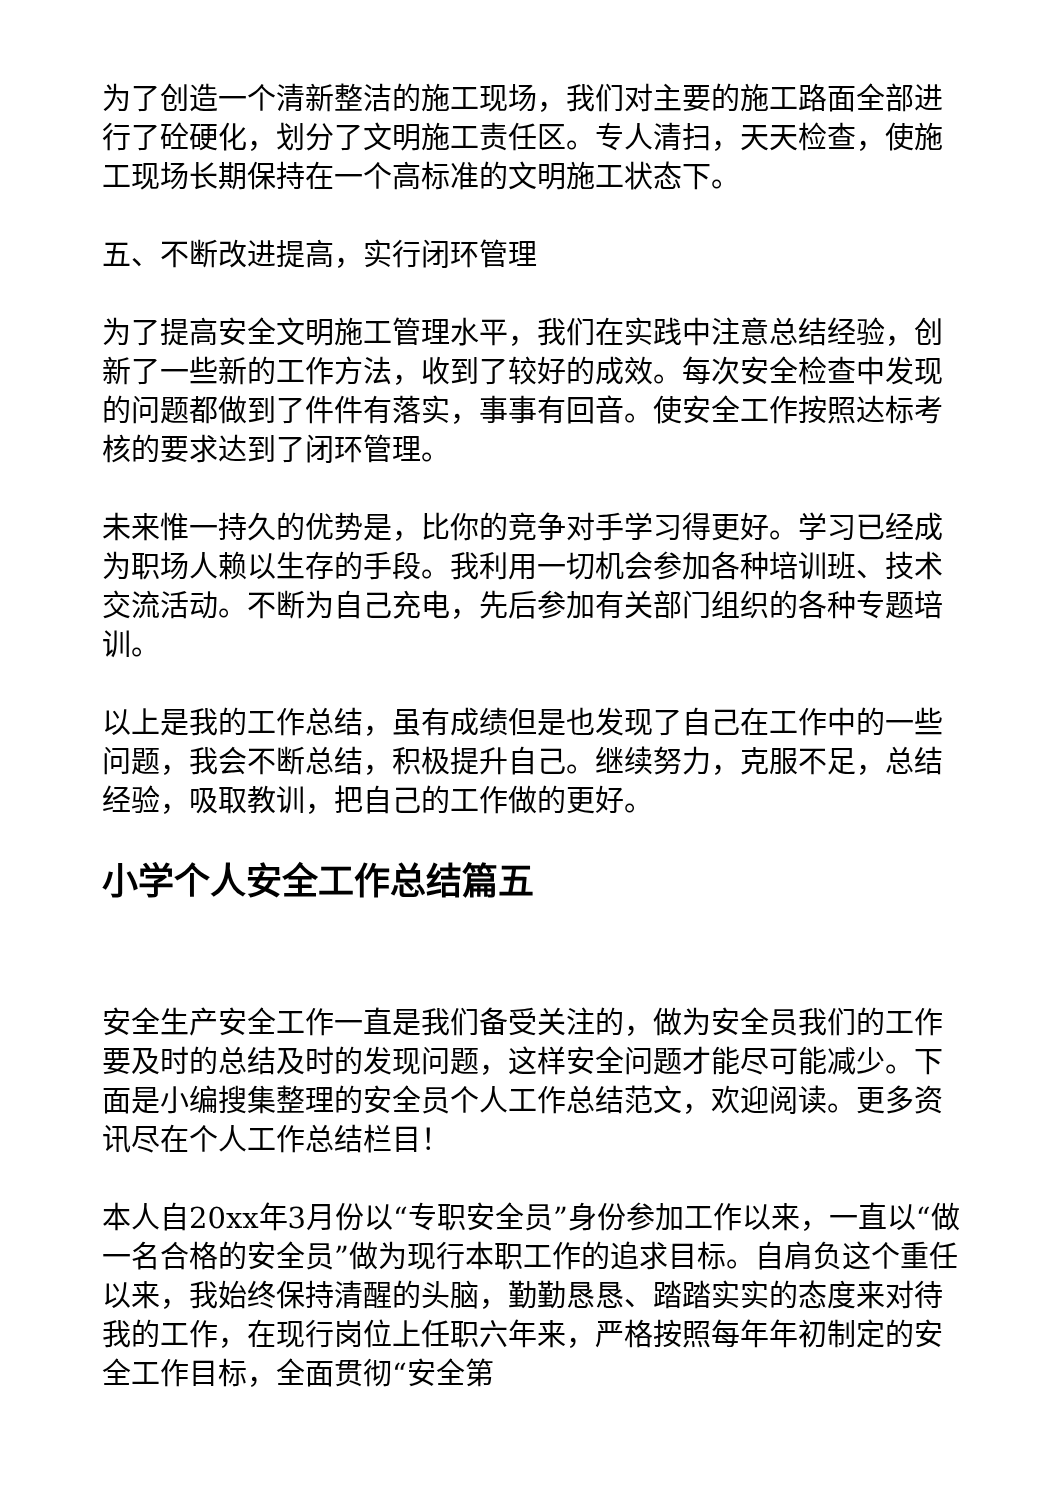为了创造一个清新整洁的施工现场，我们对主要的施工路面全部进行了砼硬化，划分了文明施工责任区。专人清扫，天天检查，使施工现场长期保持在一个高标准的文明施工状态下。
五、不断改进提高，实行闭环管理
为了提高安全文明施工管理水平，我们在实践中注意总结经验，创新了一些新的工作方法，收到了较好的成效。每次安全检查中发现的问题都做到了件件有落实，事事有回音。使安全工作按照达标考核的要求达到了闭环管理。
未来惟一持久的优势是，比你的竞争对手学习得更好。学习已经成为职场人赖以生存的手段。我利用一切机会参加各种培训班、技术交流活动。不断为自己充电，先后参加有关部门组织的各种专题培训。
以上是我的工作总结，虽有成绩但是也发现了自己在工作中的一些问题，我会不断总结，积极提升自己。继续努力，克服不足，总结经验，吸取教训，把自己的工作做的更好。
小学个人安全工作总结篇五
安全生产安全工作一直是我们备受关注的，做为安全员我们的工作要及时的总结及时的发现问题，这样安全问题才能尽可能减少。下面是小编搜集整理的安全员个人工作总结范文，欢迎阅读。更多资讯尽在个人工作总结栏目！
本人自20xx年3月份以“专职安全员”身份参加工作以来，一直以“做一名合格的安全员”做为现行本职工作的追求目标。自肩负这个重任以来，我始终保持清醒的头脑，勤勤恳恳、踏踏实实的态度来对待我的工作，在现行岗位上任职六年来，严格按照每年年初制定的安全工作目标，全面贯彻“安全第